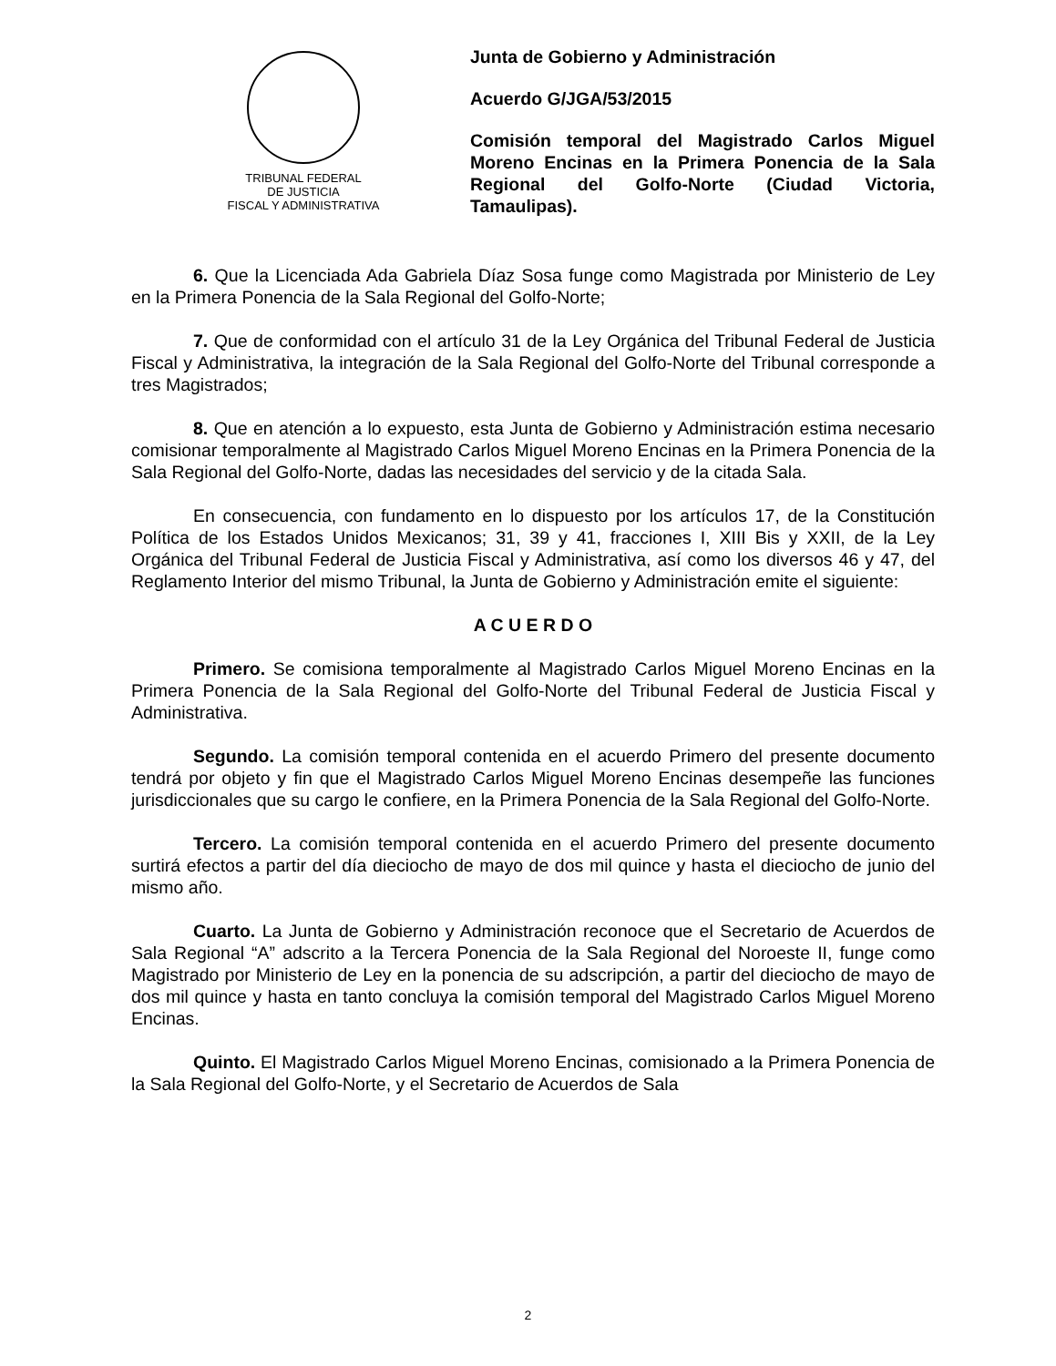TRIBUNAL FEDERAL
DE JUSTICIA
FISCAL Y ADMINISTRATIVA
Junta de Gobierno y Administración
Acuerdo G/JGA/53/2015
Comisión temporal del Magistrado Carlos Miguel Moreno Encinas en la Primera Ponencia de la Sala Regional del Golfo-Norte (Ciudad Victoria, Tamaulipas).
6. Que la Licenciada Ada Gabriela Díaz Sosa funge como Magistrada por Ministerio de Ley en la Primera Ponencia de la Sala Regional del Golfo-Norte;
7. Que de conformidad con el artículo 31 de la Ley Orgánica del Tribunal Federal de Justicia Fiscal y Administrativa, la integración de la Sala Regional del Golfo-Norte del Tribunal corresponde a tres Magistrados;
8. Que en atención a lo expuesto, esta Junta de Gobierno y Administración estima necesario comisionar temporalmente al Magistrado Carlos Miguel Moreno Encinas en la Primera Ponencia de la Sala Regional del Golfo-Norte, dadas las necesidades del servicio y de la citada Sala.
En consecuencia, con fundamento en lo dispuesto por los artículos 17, de la Constitución Política de los Estados Unidos Mexicanos; 31, 39 y 41, fracciones I, XIII Bis y XXII, de la Ley Orgánica del Tribunal Federal de Justicia Fiscal y Administrativa, así como los diversos 46 y 47, del Reglamento Interior del mismo Tribunal, la Junta de Gobierno y Administración emite el siguiente:
A C U E R D O
Primero. Se comisiona temporalmente al Magistrado Carlos Miguel Moreno Encinas en la Primera Ponencia de la Sala Regional del Golfo-Norte del Tribunal Federal de Justicia Fiscal y Administrativa.
Segundo. La comisión temporal contenida en el acuerdo Primero del presente documento tendrá por objeto y fin que el Magistrado Carlos Miguel Moreno Encinas desempeñe las funciones jurisdiccionales que su cargo le confiere, en la Primera Ponencia de la Sala Regional del Golfo-Norte.
Tercero. La comisión temporal contenida en el acuerdo Primero del presente documento surtirá efectos a partir del día dieciocho de mayo de dos mil quince y hasta el dieciocho de junio del mismo año.
Cuarto. La Junta de Gobierno y Administración reconoce que el Secretario de Acuerdos de Sala Regional “A” adscrito a la Tercera Ponencia de la Sala Regional del Noroeste II, funge como Magistrado por Ministerio de Ley en la ponencia de su adscripción, a partir del dieciocho de mayo de dos mil quince y hasta en tanto concluya la comisión temporal del Magistrado Carlos Miguel Moreno Encinas.
Quinto. El Magistrado Carlos Miguel Moreno Encinas, comisionado a la Primera Ponencia de la Sala Regional del Golfo-Norte, y el Secretario de Acuerdos de Sala
2